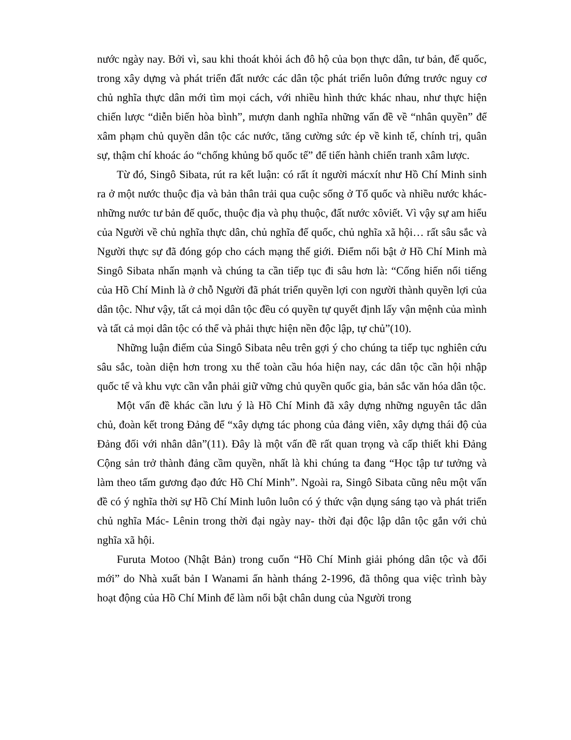nước ngày nay. Bởi vì, sau khi thoát khỏi ách đô hộ của bọn thực dân, tư bản, đế quốc, trong xây dựng và phát triển đất nước các dân tộc phát triển luôn đứng trước nguy cơ chủ nghĩa thực dân mới tìm mọi cách, với nhiều hình thức khác nhau, như thực hiện chiến lược “diễn biến hòa bình”, mượn danh nghĩa những vấn đề về “nhân quyền” để xâm phạm chủ quyền dân tộc các nước, tăng cường sức ép về kinh tế, chính trị, quân sự, thậm chí khoác áo “chống khủng bố quốc tế” để tiến hành chiến tranh xâm lược.
Từ đó, Singô Sibata, rút ra kết luận: có rất ít người mácxít như Hồ Chí Minh sinh ra ở một nước thuộc địa và bản thân trải qua cuộc sống ở Tổ quốc và nhiều nước khác- những nước tư bản đế quốc, thuộc địa và phụ thuộc, đất nước xôviết. Vì vậy sự am hiểu của Người về chủ nghĩa thực dân, chủ nghĩa đế quốc, chủ nghĩa xã hội… rất sâu sắc và Người thực sự đã đóng góp cho cách mạng thế giới. Điểm nổi bật ở Hồ Chí Minh mà Singô Sibata nhấn mạnh và chúng ta cần tiếp tục đi sâu hơn là: “Cống hiến nổi tiếng của Hồ Chí Minh là ở chỗ Người đã phát triển quyền lợi con người thành quyền lợi của dân tộc. Như vậy, tất cả mọi dân tộc đều có quyền tự quyết định lấy vận mệnh của mình và tất cả mọi dân tộc có thể và phải thực hiện nền độc lập, tự chủ”(10).
Những luận điểm của Singô Sibata nêu trên gợi ý cho chúng ta tiếp tục nghiên cứu sâu sắc, toàn diện hơn trong xu thế toàn cầu hóa hiện nay, các dân tộc cần hội nhập quốc tế và khu vực cần vẫn phải giữ vững chủ quyền quốc gia, bản sắc văn hóa dân tộc.
Một vấn đề khác cần lưu ý là Hồ Chí Minh đã xây dựng những nguyên tắc dân chủ, đoàn kết trong Đảng để “xây dựng tác phong của đảng viên, xây dựng thái độ của Đảng đối với nhân dân”(11). Đây là một vấn đề rất quan trọng và cấp thiết khi Đảng Cộng sản trở thành đảng cầm quyền, nhất là khi chúng ta đang “Học tập tư tưởng và làm theo tấm gương đạo đức Hồ Chí Minh”. Ngoài ra, Singô Sibata cũng nêu một vấn đề có ý nghĩa thời sự Hồ Chí Minh luôn luôn có ý thức vận dụng sáng tạo và phát triển chủ nghĩa Mác- Lênin trong thời đại ngày nay- thời đại độc lập dân tộc gắn với chủ nghĩa xã hội.
Furuta Motoo (Nhật Bản) trong cuốn “Hồ Chí Minh giải phóng dân tộc và đổi mới” do Nhà xuất bản I Wanami ấn hành tháng 2-1996, đã thông qua việc trình bày hoạt động của Hồ Chí Minh để làm nổi bật chân dung của Người trong